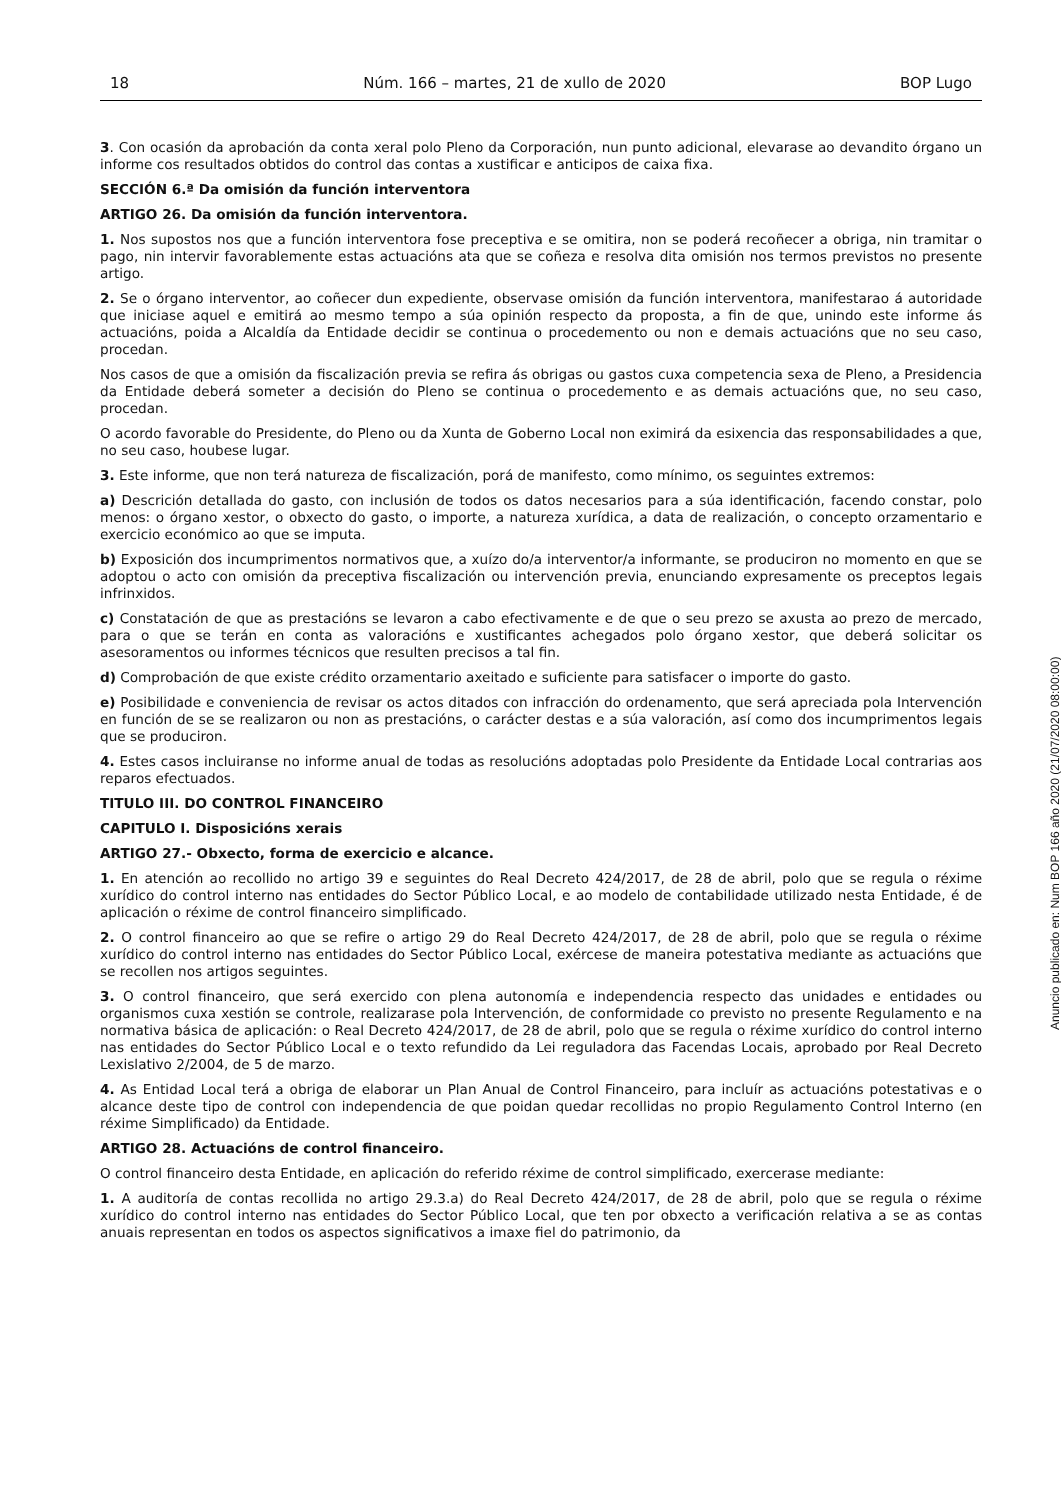18 Núm. 166 – martes, 21 de xullo de 2020 BOP Lugo
3. Con ocasión da aprobación da conta xeral polo Pleno da Corporación, nun punto adicional, elevarase ao devandito órgano un informe cos resultados obtidos do control das contas a xustificar e anticipos de caixa fixa.
SECCIÓN 6.ª Da omisión da función interventora
ARTIGO 26. Da omisión da función interventora.
1. Nos supostos nos que a función interventora fose preceptiva e se omitira, non se poderá recoñecer a obriga, nin tramitar o pago, nin intervir favorablemente estas actuacións ata que se coñeza e resolva dita omisión nos termos previstos no presente artigo.
2. Se o órgano interventor, ao coñecer dun expediente, observase omisión da función interventora, manifestarao á autoridade que iniciase aquel e emitirá ao mesmo tempo a súa opinión respecto da proposta, a fin de que, unindo este informe ás actuacións, poida a Alcaldía da Entidade decidir se continua o procedemento ou non e demais actuacións que no seu caso, procedan.
Nos casos de que a omisión da fiscalización previa se refira ás obrigas ou gastos cuxa competencia sexa de Pleno, a Presidencia da Entidade deberá someter a decisión do Pleno se continua o procedemento e as demais actuacións que, no seu caso, procedan.
O acordo favorable do Presidente, do Pleno ou da Xunta de Goberno Local non eximirá da esixencia das responsabilidades a que, no seu caso, houbese lugar.
3. Este informe, que non terá natureza de fiscalización, porá de manifesto, como mínimo, os seguintes extremos:
a) Descrición detallada do gasto, con inclusión de todos os datos necesarios para a súa identificación, facendo constar, polo menos: o órgano xestor, o obxecto do gasto, o importe, a natureza xurídica, a data de realización, o concepto orzamentario e exercicio económico ao que se imputa.
b) Exposición dos incumprimentos normativos que, a xuízo do/a interventor/a informante, se produciron no momento en que se adoptou o acto con omisión da preceptiva fiscalización ou intervención previa, enunciando expresamente os preceptos legais infrinxidos.
c) Constatación de que as prestacións se levaron a cabo efectivamente e de que o seu prezo se axusta ao prezo de mercado, para o que se terán en conta as valoracións e xustificantes achegados polo órgano xestor, que deberá solicitar os asesoramentos ou informes técnicos que resulten precisos a tal fin.
d) Comprobación de que existe crédito orzamentario axeitado e suficiente para satisfacer o importe do gasto.
e) Posibilidade e conveniencia de revisar os actos ditados con infracción do ordenamento, que será apreciada pola Intervención en función de se se realizaron ou non as prestacións, o carácter destas e a súa valoración, así como dos incumprimentos legais que se produciron.
4. Estes casos incluiranse no informe anual de todas as resolucións adoptadas polo Presidente da Entidade Local contrarias aos reparos efectuados.
TITULO III. DO CONTROL FINANCEIRO
CAPITULO I. Disposicións xerais
ARTIGO 27.- Obxecto, forma de exercicio e alcance.
1. En atención ao recollido no artigo 39 e seguintes do Real Decreto 424/2017, de 28 de abril, polo que se regula o réxime xurídico do control interno nas entidades do Sector Público Local, e ao modelo de contabilidade utilizado nesta Entidade, é de aplicación o réxime de control financeiro simplificado.
2. O control financeiro ao que se refire o artigo 29 do Real Decreto 424/2017, de 28 de abril, polo que se regula o réxime xurídico do control interno nas entidades do Sector Público Local, exércese de maneira potestativa mediante as actuacións que se recollen nos artigos seguintes.
3. O control financeiro, que será exercido con plena autonomía e independencia respecto das unidades e entidades ou organismos cuxa xestión se controle, realizarase pola Intervención, de conformidade co previsto no presente Regulamento e na normativa básica de aplicación: o Real Decreto 424/2017, de 28 de abril, polo que se regula o réxime xurídico do control interno nas entidades do Sector Público Local e o texto refundido da Lei reguladora das Facendas Locais, aprobado por Real Decreto Lexislativo 2/2004, de 5 de marzo.
4. As Entidad Local terá a obriga de elaborar un Plan Anual de Control Financeiro, para incluír as actuacións potestativas e o alcance deste tipo de control con independencia de que poidan quedar recollidas no propio Regulamento Control Interno (en réxime Simplificado) da Entidade.
ARTIGO 28. Actuacións de control financeiro.
O control financeiro desta Entidade, en aplicación do referido réxime de control simplificado, exercerase mediante:
1. A auditoría de contas recollida no artigo 29.3.a) do Real Decreto 424/2017, de 28 de abril, polo que se regula o réxime xurídico do control interno nas entidades do Sector Público Local, que ten por obxecto a verificación relativa a se as contas anuais representan en todos os aspectos significativos a imaxe fiel do patrimonio, da
Anuncio publicado en: Num BOP 166 año 2020 (21/07/2020 08:00:00)